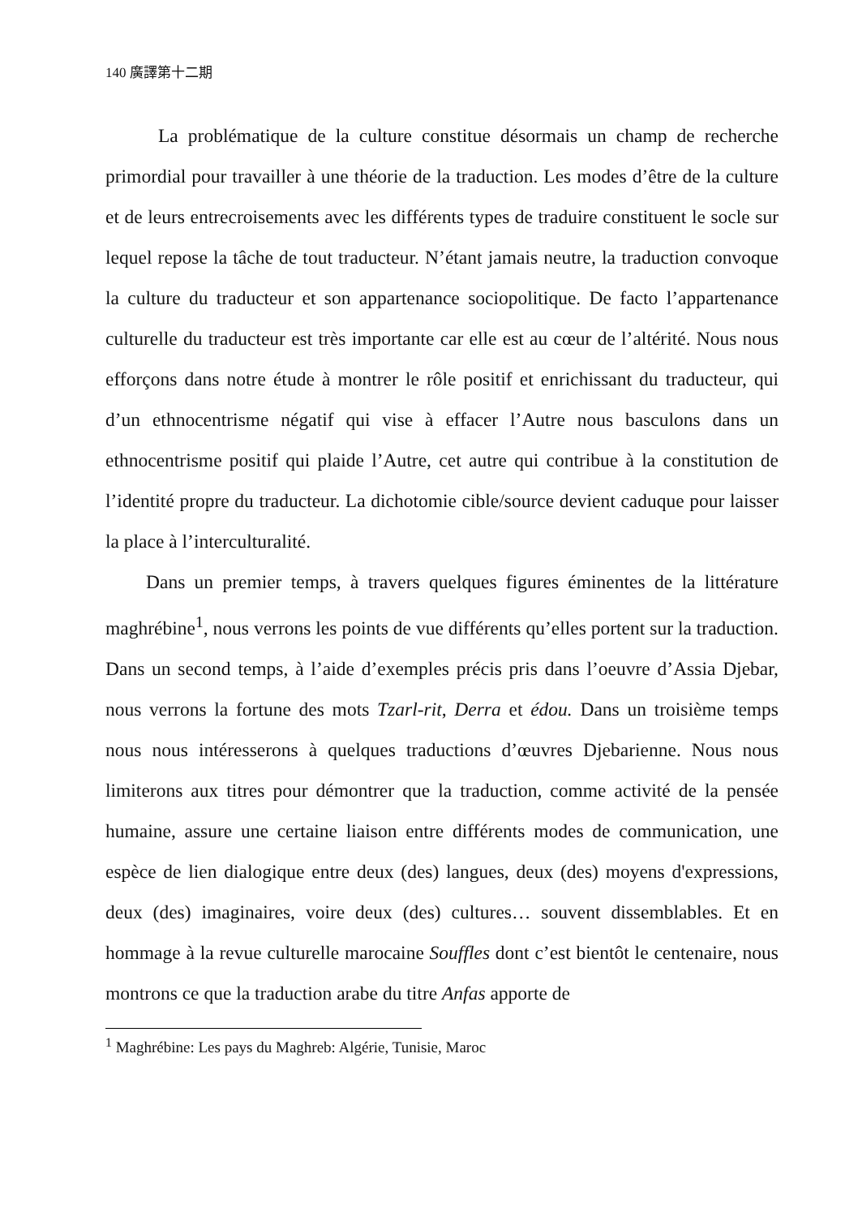140 廣譯第十二期
La problématique de la culture constitue désormais un champ de recherche primordial pour travailler à une théorie de la traduction. Les modes d’être de la culture et de leurs entrecroisements avec les différents types de traduire constituent le socle sur lequel repose la tâche de tout traducteur. N’étant jamais neutre, la traduction convoque la culture du traducteur et son appartenance sociopolitique. De facto l’appartenance culturelle du traducteur est très importante car elle est au cœur de l’altérité. Nous nous efforçons dans notre étude à montrer le rôle positif et enrichissant du traducteur, qui d’un ethnocentrisme négatif qui vise à effacer l’Autre nous basculons dans un ethnocentrisme positif qui plaide l’Autre, cet autre qui contribue à la constitution de l’identité propre du traducteur. La dichotomie cible/source devient caduque pour laisser la place à l’interculturalité.
Dans un premier temps, à travers quelques figures éminentes de la littérature maghrébine<sup>1</sup>, nous verrons les points de vue différents qu’elles portent sur la traduction. Dans un second temps, à l’aide d’exemples précis pris dans l’oeuvre d’Assia Djebar, nous verrons la fortune des mots Tzarl-rit, Derra et édou. Dans un troisième temps nous nous intéresserons à quelques traductions d’œuvres Djebarienne. Nous nous limiterons aux titres pour démontrer que la traduction, comme activité de la pensée humaine, assure une certaine liaison entre différents modes de communication, une espèce de lien dialogique entre deux (des) langues, deux (des) moyens d'expressions, deux (des) imaginaires, voire deux (des) cultures… souvent dissemblables. Et en hommage à la revue culturelle marocaine Souffles dont c’est bientôt le centenaire, nous montrons ce que la traduction arabe du titre Anfas apporte de
<sup>1</sup> Maghrébine: Les pays du Maghreb: Algérie, Tunisie, Maroc